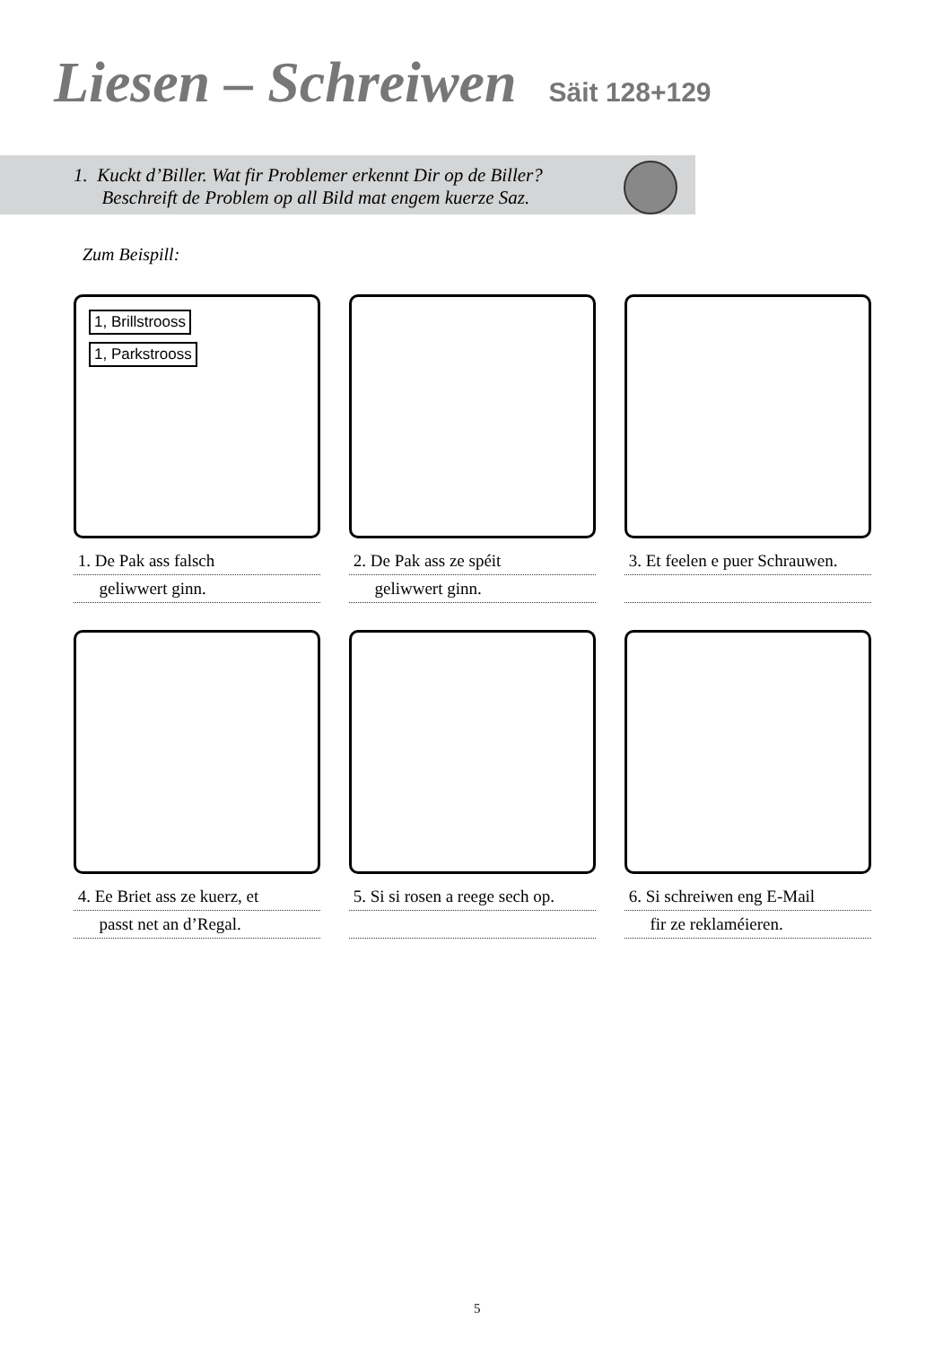Liesen – Schreiwen Säit 128+129
1. Kuckt d’Biller. Wat fir Problemer erkennt Dir op de Biller?
Beschreift de Problem op all Bild mat engem kuerze Saz.
Zum Beispill:
1, Brillstrooss 1, Parkstrooss
1. De Pak ass falsch
geliwwert ginn.
2. De Pak ass ze spéit
geliwwert ginn.
3. Et feelen e puer Schrauwen.
4. Ee Briet ass ze kuerz, et
passt net an d’Regal.
5. Si si rosen a reege sech op.
6. Si schreiwen eng E-Mail
fir ze reklaméieren.
5